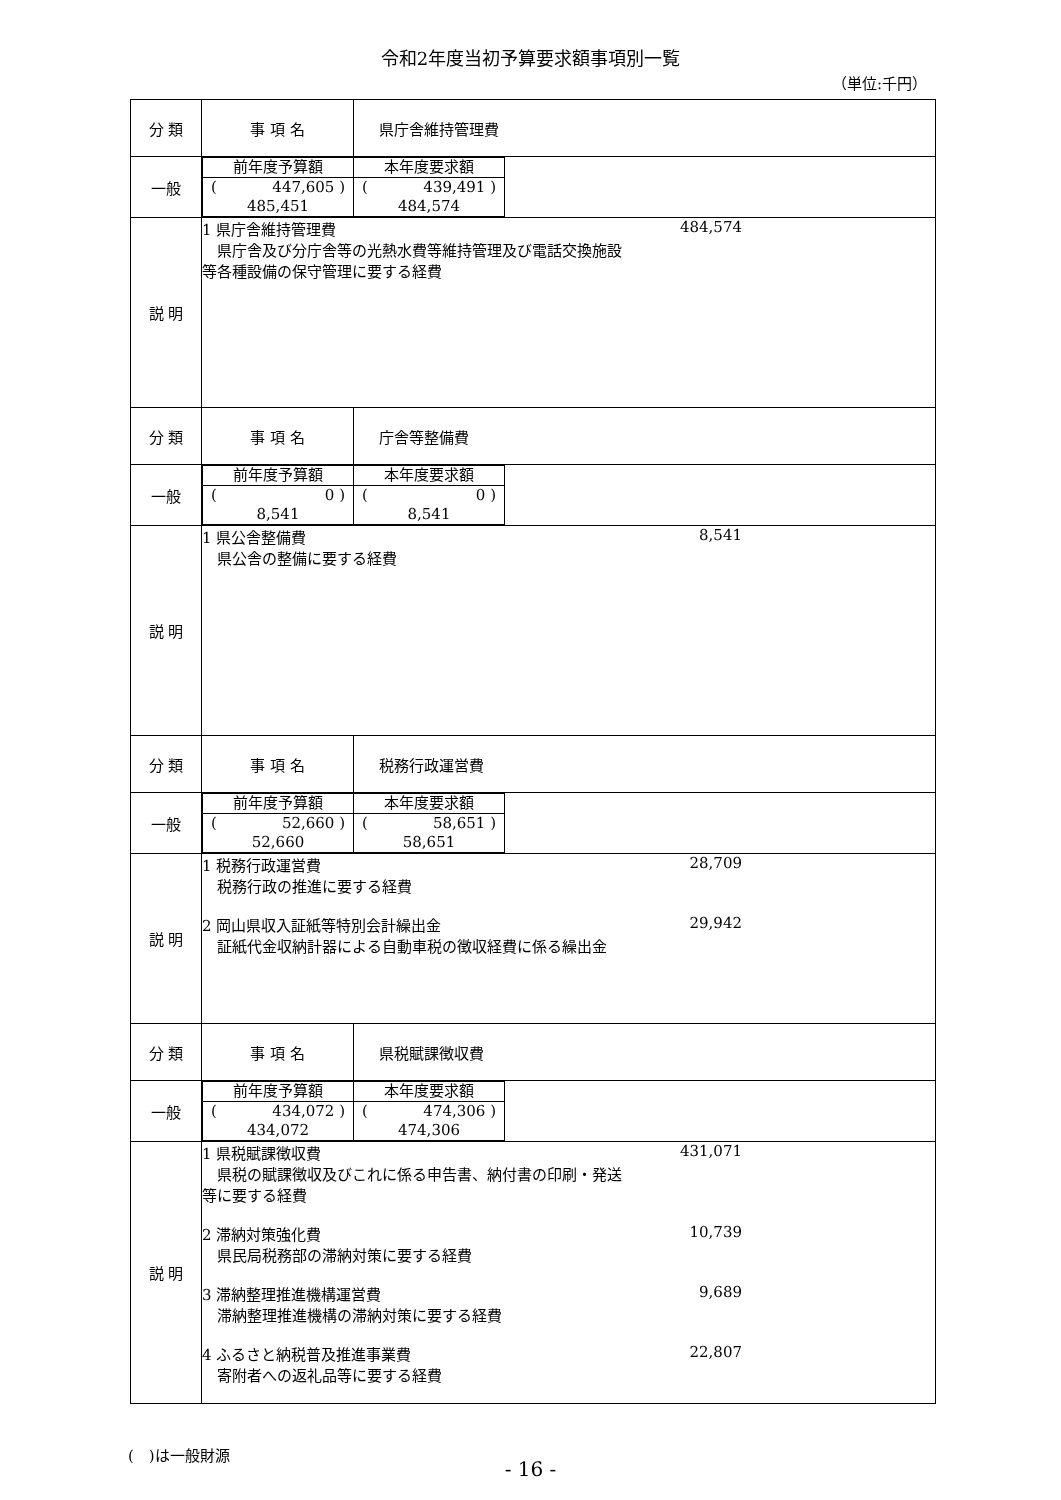令和2年度当初予算要求額事項別一覧
（単位:千円）
| 分 類 | 事 項 名 | 県庁舎維持管理費 |
| 一般 | / 前年度予算額 / 本年度要求額 / / ( 447,605 ) 485,451 / ( 439,491 ) 484,574 / | |
| 説 明 | 1 県庁舎維持管理費 県庁舎及び分庁舎等の光熱水費等維持管理及び電話交換施設等各種設備の保守管理に要する経費 484,574 | |
| 分 類 | 事 項 名 | 庁舎等整備費 |
| 一般 | / 前年度予算額 / 本年度要求額 / / ( 0 ) 8,541 / ( 0 ) 8,541 / | |
| 説 明 | 1 県公舎整備費 県公舎の整備に要する経費 8,541 | |
| 分 類 | 事 項 名 | 税務行政運営費 |
| 一般 | / 前年度予算額 / 本年度要求額 / / ( 52,660 ) 52,660 / ( 58,651 ) 58,651 / | |
| 説 明 | 1 税務行政運営費 税務行政の推進に要する経費 28,709 2 岡山県収入証紙等特別会計繰出金 証紙代金収納計器による自動車税の徴収経費に係る繰出金 29,942 | |
| 分 類 | 事 項 名 | 県税賦課徴収費 |
| 一般 | / 前年度予算額 / 本年度要求額 / / ( 434,072 ) 434,072 / ( 474,306 ) 474,306 / | |
| 説 明 | 1 県税賦課徴収費 県税の賦課徴収及びこれに係る申告書、納付書の印刷・発送等に要する経費 431,071 2 滞納対策強化費 県民局税務部の滞納対策に要する経費 10,739 3 滞納整理推進機構運営費 滞納整理推進機構の滞納対策に要する経費 9,689 4 ふるさと納税普及推進事業費 寄附者への返礼品等に要する経費 22,807 | |
(　)は一般財源
- 16 -